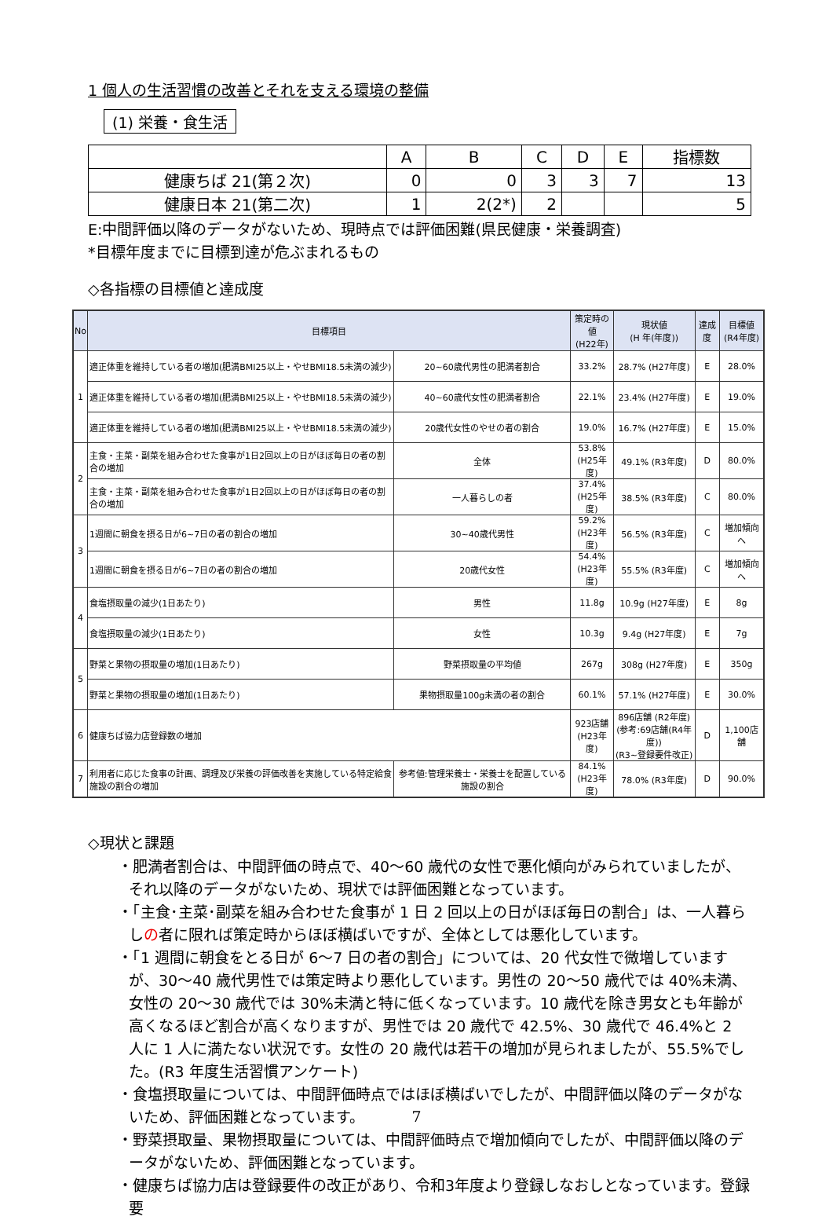1 個人の生活習慣の改善とそれを支える環境の整備
(1) 栄養・食生活
| | A | B | C | D | E | 指標数 |
| 健康ちば 21(第２次) | 0 | 0 | 3 | 3 | 7 | 13 |
| 健康日本 21(第二次) | 1 | 2(2*) | 2 | | | 5 |
E:中間評価以降のデータがないため、現時点では評価困難(県民健康・栄養調査)
*目標年度までに目標到達が危ぶまれるもの
◇各指標の目標値と達成度
| No | 目標項目 | | 策定時の値 (H22年) | 現状値 (H 年(年度)) | 達成度 | 目標値 (R4年度) |
| --- | --- | --- | --- | --- | --- | --- |
| 1 | 適正体重を維持している者の増加(肥満BMI25以上・やせBMI18.5未満の減少) | 20~60歳代男性の肥満者割合 | 33.2% | 28.7% (H27年度) | E | 28.0% |
| | 適正体重を維持している者の増加(肥満BMI25以上・やせBMI18.5未満の減少) | 40~60歳代女性の肥満者割合 | 22.1% | 23.4% (H27年度) | E | 19.0% |
| | 適正体重を維持している者の増加(肥満BMI25以上・やせBMI18.5未満の減少) | 20歳代女性のやせの者の割合 | 19.0% | 16.7% (H27年度) | E | 15.0% |
| 2 | 主食・主菜・副菜を組み合わせた食事が1日2回以上の日がほぼ毎日の者の割合の増加 | 全体 | 53.8% (H25年度) | 49.1% (R3年度) | D | 80.0% |
| | 主食・主菜・副菜を組み合わせた食事が1日2回以上の日がほぼ毎日の者の割合の増加 | 一人暮らしの者 | 37.4% (H25年度) | 38.5% (R3年度) | C | 80.0% |
| 3 | 1週間に朝食を摂る日が6~7日の者の割合の増加 | 30~40歳代男性 | 59.2% (H23年度) | 56.5% (R3年度) | C | 増加傾向へ |
| | 1週間に朝食を摂る日が6~7日の者の割合の増加 | 20歳代女性 | 54.4% (H23年度) | 55.5% (R3年度) | C | 増加傾向へ |
| 4 | 食塩摂取量の減少(1日あたり) | 男性 | 11.8g | 10.9g (H27年度) | E | 8g |
| | 食塩摂取量の減少(1日あたり) | 女性 | 10.3g | 9.4g (H27年度) | E | 7g |
| 5 | 野菜と果物の摂取量の増加(1日あたり) | 野菜摂取量の平均値 | 267g | 308g (H27年度) | E | 350g |
| | 野菜と果物の摂取量の増加(1日あたり) | 果物摂取量100g未満の者の割合 | 60.1% | 57.1% (H27年度) | E | 30.0% |
| 6 | 健康ちば協力店登録数の増加 | | 923店舗 (H23年度) | 896店舗 (R2年度) (参考:69店舗(R4年度)) (R3~登録要件改正) | D | 1,100店舗 |
| 7 | 利用者に応じた食事の計画、調理及び栄養の評価改善を実施している特定給食施設の割合の増加 | 参考値:管理栄養士・栄養士を配置している施設の割合 | 84.1% (H23年度) | 78.0% (R3年度) | D | 90.0% |
◇現状と課題
・肥満者割合は、中間評価の時点で、40～60 歳代の女性で悪化傾向がみられていましたが、それ以降のデータがないため、現状では評価困難となっています。
・「主食･主菜･副菜を組み合わせた食事が 1 日 2 回以上の日がほぼ毎日の割合」は、一人暮らしの者に限れば策定時からほぼ横ばいですが、全体としては悪化しています。
・「1 週間に朝食をとる日が 6～7 日の者の割合」については、20 代女性で微増していますが、30～40 歳代男性では策定時より悪化しています。男性の 20～50 歳代では 40%未満、女性の 20～30 歳代では 30%未満と特に低くなっています。10 歳代を除き男女とも年齢が高くなるほど割合が高くなりますが、男性では 20 歳代で 42.5%、30 歳代で 46.4%と 2 人に 1 人に満たない状況です。女性の 20 歳代は若干の増加が見られましたが、55.5%でした。(R3 年度生活習慣アンケート)
・食塩摂取量については、中間評価時点ではほぼ横ばいでしたが、中間評価以降のデータがないため、評価困難となっています。
・野菜摂取量、果物摂取量については、中間評価時点で増加傾向でしたが、中間評価以降のデータがないため、評価困難となっています。
・健康ちば協力店は登録要件の改正があり、令和3年度より登録しなおしとなっています。登録要
7